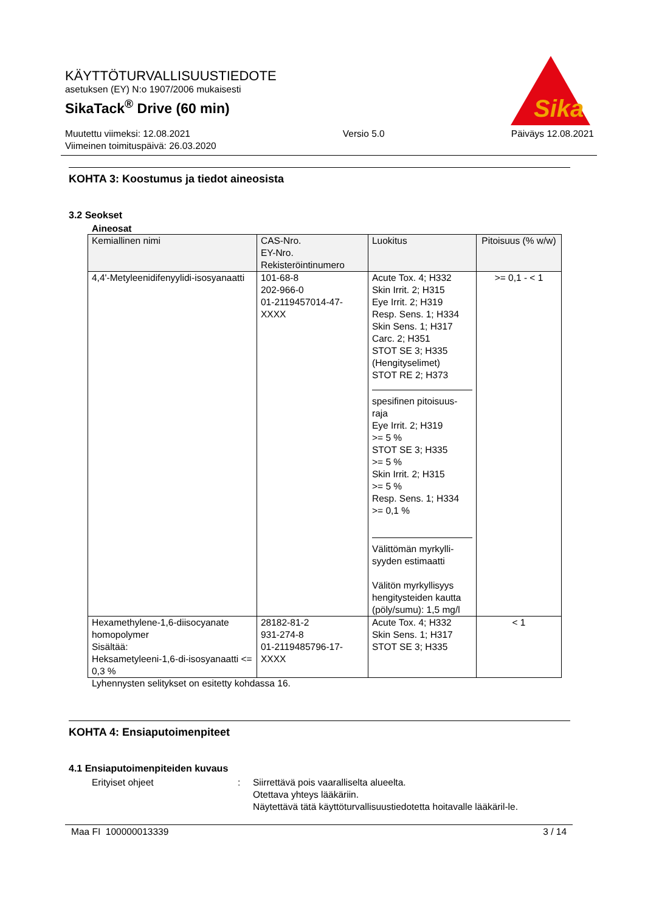Sika
KÄYTTÖTURVALLISUUSTIEDOTE
asetuksen (EY) N:o 1907/2006 mukaisesti
SikaTack<sup>®</sup> Drive (60 min)
Muutettu viimeksi: 12.08.2021
Viimeinen toimituspäivä: 26.03.2020
Versio 5.0 Päiväys 12.08.2021
KOHTA 3: Koostumus ja tiedot aineosista
3.2 Seokset
Aineosat
| Kemiallinen nimi | CAS-Nro. EY-Nro. Rekisteröintinumero | Luokitus | Pitoisuus (% w/w) |
| --- | --- | --- | --- |
| 4,4'-Metyleenidifenyylidi-isosyanaatti | 101-68-8 202-966-0 01-2119457014-47-XXXX | Acute Tox. 4; H332 Skin Irrit. 2; H315 Eye Irrit. 2; H319 Resp. Sens. 1; H334 Skin Sens. 1; H317 Carc. 2; H351 STOT SE 3; H335 (Hengityselimet) STOT RE 2; H373 spesifinen pitoisuus-raja Eye Irrit. 2; H319 >= 5 % STOT SE 3; H335 >= 5 % Skin Irrit. 2; H315 >= 5 % Resp. Sens. 1; H334 >= 0,1 % Välittömän myrkylli-syyden estimaatti Välitön myrkyllisyys hengitysteiden kautta (pöly/sumu): 1,5 mg/l | >= 0,1 - < 1 |
| Hexamethylene-1,6-diisocyanate homopolymer Sisältää: Heksametyleeni-1,6-di-isosyanaatti <= 0,3 % | 28182-81-2 931-274-8 01-2119485796-17-XXXX | Acute Tox. 4; H332 Skin Sens. 1; H317 STOT SE 3; H335 | < 1 |
Lyhennysten selitykset on esitetty kohdassa 16.
KOHTA 4: Ensiaputoimenpiteet
4.1 Ensiaputoimenpiteiden kuvaus
Erityiset ohjeet : Siirrettävä pois vaaralliselta alueelta.
Otettava yhteys lääkäriin.
Näytettävä tätä käyttöturvallisuustiedotetta hoitavalle lääkäril-le.
Maa FI 100000013339 3 / 14